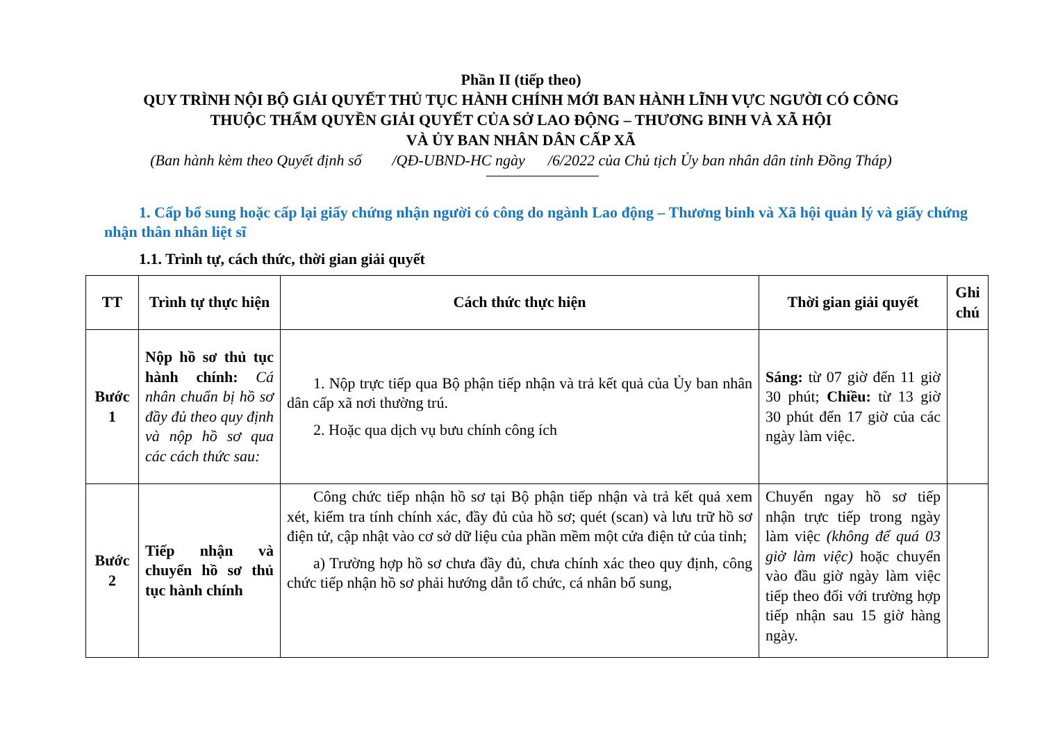Phần II (tiếp theo)
QUY TRÌNH NỘI BỘ GIẢI QUYẾT THỦ TỤC HÀNH CHÍNH MỚI BAN HÀNH LĨNH VỰC NGƯỜI CÓ CÔNG
THUỘC THẨM QUYỀN GIẢI QUYẾT CỦA SỞ LAO ĐỘNG – THƯƠNG BINH VÀ XÃ HỘI
VÀ ỦY BAN NHÂN DÂN CẤP XÃ
(Ban hành kèm theo Quyết định số /QĐ-UBND-HC ngày /6/2022 của Chủ tịch Ủy ban nhân dân tỉnh Đồng Tháp)
1. Cấp bổ sung hoặc cấp lại giấy chứng nhận người có công do ngành Lao động – Thương binh và Xã hội quản lý và giấy chứng nhận thân nhân liệt sĩ
1.1. Trình tự, cách thức, thời gian giải quyết
| TT | Trình tự thực hiện | Cách thức thực hiện | Thời gian giải quyết | Ghi chú |
| --- | --- | --- | --- | --- |
| Bước 1 | Nộp hồ sơ thủ tục hành chính: Cá nhân chuẩn bị hồ sơ đầy đủ theo quy định và nộp hồ sơ qua các cách thức sau: | 1. Nộp trực tiếp qua Bộ phận tiếp nhận và trả kết quả của Ủy ban nhân dân cấp xã nơi thường trú. 2. Hoặc qua dịch vụ bưu chính công ích | Sáng: từ 07 giờ đến 11 giờ 30 phút; Chiều: từ 13 giờ 30 phút đến 17 giờ của các ngày làm việc. | |
| Bước 2 | Tiếp nhận và chuyển hồ sơ thủ tục hành chính | Công chức tiếp nhận hồ sơ tại Bộ phận tiếp nhận và trả kết quả xem xét, kiểm tra tính chính xác, đầy đủ của hồ sơ; quét (scan) và lưu trữ hồ sơ điện tử, cập nhật vào cơ sở dữ liệu của phần mềm một cửa điện tử của tỉnh; a) Trường hợp hồ sơ chưa đầy đủ, chưa chính xác theo quy định, công chức tiếp nhận hồ sơ phải hướng dẫn tổ chức, cá nhân bổ sung, | Chuyển ngay hồ sơ tiếp nhận trực tiếp trong ngày làm việc (không để quá 03 giờ làm việc) hoặc chuyển vào đầu giờ ngày làm việc tiếp theo đối với trường hợp tiếp nhận sau 15 giờ hàng ngày. | |